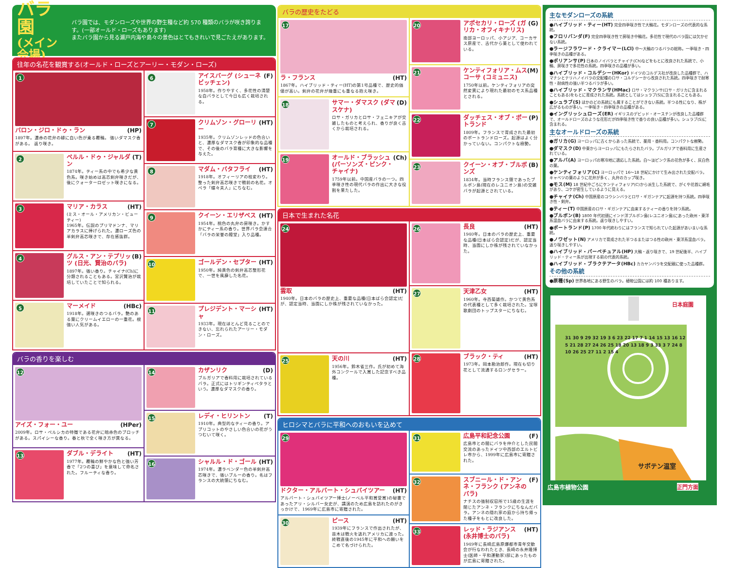バラ園
(メイン会場)
バラ園では、モダンローズや世界の野生種など約 570 種類のバラが咲き誇ります。(一部オールド・ローズもあります)
またバラ園から見る瀬戸内海や島々の景色はとてもきれいで見ごたえがあります。
往年の名花を観賞する(オールド・ローズとアーリー・モダン・ローズ)
1
バロン・ジロ・ドゥ・ラン (HP)
1897年。濃赤の花弁の縁に白い色が乗る覆輪。 強いダマスク香がある。 返り咲き。
2
ペルル・ドゥ・ジャルダン (T)
1874年。ティー系の中でも希少な黄色系。咲き始めは高芯剣弁咲きだが、後にクォーターロゼット咲きになる。
3
マリア・カラス (HT)
(ミス・オール・アメリカン・ビューティー)
1965年。伝説のプリマドンナ、マリアカラスに捧げられた。濃ローズ色の半剣弁高芯咲きで、存在感抜群。
4
グルス・アン・テプリッツ (日光、賢治のバラ) (B)
1897年。強い香り。チャイナ(Ch)に分類されることもある。宮沢賢治が栽培していたことで知られる。
5
マーメイド (HBc)
1918年。遅咲きのつるバラ。艶のある葉にクリームイエローの一重花。根強い人気がある。
6
アイスバーグ (シューネビッチェン) (F)
1958年。作りやすく、多花性の清楚な白バラとして今日も広く栽培される。
7
クリムゾン・グローリー (HT)
1935年。クリムゾンレッドの色合いと、濃厚なダマスク香が印象的な品種で、その後のバラ育種に大きな影響を与えた。
8
マダム・バタフライ (HT)
1918年。オフィーリアの枝変わり。整った剣弁高芯咲きで戦前の名花。オペラ「蝶々夫人」にちなむ。
9
クイーン・エリザベス (HT)
1954年。桃色の丸弁の房咲き。かすかにティー系の香り。世界バラ会連合「バラの栄誉の殿堂」入り品種。
10
ゴールデン・セプター (HT)
1950年。純黄色の剣弁高芯整形花で、一世を風靡した名花。
11
プレジデント・マーシャ (HT)
1933年。現在ほとんど見ることのできない、忘れられたアーリー・モダン・ローズ。
バラの香りを楽しむ
12
アイズ・フォー・ユー (HPer)
2009年。ロサ・ペルシカの特徴である花弁に暗赤色のブロッチがある。スパイシーな香り。春と秋で全く咲き方が異なる。
13
ダブル・デライト (HT)
1977年。覆輪の鮮やかな色と強い芳香で「2つの喜び」を意味して命名された。フルーティな香り。
14
カザンリク (D)
ブルガリアで香料用に栽培されているバラ。正式にはトリギンティペタラという。濃厚なダマスクの香り。
15
レディ・ヒリントン (T)
1910年。典型的なティーの香り。アプリコットのやさしい色合いの花がうつむいて咲く。
16
シャルル・ド・ゴール (HT)
1974年。濃ラベンダー色の半剣弁高芯咲きで、強いブルーの香り。名はフランスの大統領にちなむ。
バラの歴史をたどる
17
ラ・フランス (HT)
1867年。ハイブリッド・ティー(HT)の第1号品種で、歴史的価値が高い。剣弁の花弁が幾重にも重なる抱え咲き。
18
サマー・ダマスク (ダマスケナ) (D)
ロサ・ガリカとロサ・フェニキアが交雑したものと考えられ、香りが良く古くから栽培される。
19
オールド・ブラッシュ (パーソンズ・ピンク・チャイナ) (Ch)
1759年以前。中国産バラの一つ。四季咲き性の現代バラの作出に大きな役割を果たした。
20
アポセカリ・ローズ (ガリカ・オフィキナリス) (G)
南部ヨーロッパ、小アジア、コーカサス原産で、古代から薬として使われている。
21
ケンティフォリア・ムスコーサ (コミュニス) (M)
1750年以前。ケンティフォリアの突然変異により現れた最初のモス系品種とされる。
22
ダッチェス・オブ・ポートランド (P)
1809年。フランスで育成された最初のポートランドローズ。起源はよく分かっていない。コンパクトな樹勢。
23
クイーン・オブ・ブルボンズ (B)
1834年。当時フランス領であったブルボン島(現在のレユニオン島)の交雑バラが起源とされている。
日本で生まれた名花
24
雲取 (HT)
1940年。日本のバラの歴史上、重要な品種(日本ばら会認定)だが、認定当時、当園にしか株が残されていなかった。
25
天の川 (HT)
1956年。鈴木省三作。氏が初めて海外コンクールで入賞した記念すべき品種。
26
長良 (HT)
1940年。日本のバラの歴史上、重要な品種(日本ばら会認定)だが、認定当時、当園にしか株が残されていなかった。
27
天津乙女 (HT)
1960年。寺西菊雄作。かつて黄色系の代表種として多く栽培された。宝塚歌劇団のトップスターにちなむ。
28
ブラック・ティ (HT)
1973年。岡本勘治郎作。現在も切り花として流通するロングセラー。
ヒロシマとバラに平和へのおもいを込めて
29
ドクター・アルバート・シュバイツアー (HT)
アルバート・シュバイツアー博士(ノーベル平和賞受賞)の秘書であったアリ・シルバー女史が、講演のため広島を訪れたのがきっかけで、1969年に広島市に寄贈された。
30
ピース (HT)
1939年にフランスで作出されたが、苗木は戦火を逃れアメリカに渡った。終戦直後の1945年に平和への願いをこめて名づけられた。
31
広島平和記念公園 (F)
広島市との間にバラを仲介とした民間交流のあったドイツ中西部のエルトビレ市から、1999年に広島市に寄贈された。
32
スブニール・ド・アンネ・フランク (アンネのバラ) (F)
ナチスの強制収容所で15歳の生涯を閉じたアンネ・フランクにちなんだバラ。アンネの隠れ家の庭から持ち帰った種子をもとに改良した。
33
レッド・ラジアンス (永井博士のバラ) (HT)
1949年に長崎広島原爆都市青年交歓会が行なわれたとき、長崎の永井隆博士(医師・平和運動家)邸にあったものが広島に寄贈された。
主なモダンローズの系統
●ハイブリッド・ティー(HT) 完全四季咲き性で大輪花。モダンローズの代表的な系統。
●フロリバンダ(F) 完全四季咲き性で房咲き中輪花。多花性で現代のバラ園には欠かせない系統。
●ラージフラワード・クライマー(LCl) 中～大輪のつるバラの総称。一季咲き・四季咲きの品種がある。
●ポリアンサ(P) 日本のノイバラとチャイナ(Ch)などをもとに改良された系統で、小輪、房咲きで多花性の系統。四季咲きの品種が多い。
●ハイブリッド・コルデシー(HKor) ドイツのコルデス社が改良した品種群で、ハマナシとテリハノイバラの交配種のロサ・コルデシーから改良された系統。四季咲きで耐寒性・耐病性の強い半つるバラが多い。
●ハイブリッド・マクランサ(HMac) ロサ・マクランサ(ロサ・ガリカに含まれることもある)をもとに育成された系統。系統としてはシュラブ(S)に含まれることもある。
●シュラブ(S) ほかのどの系統にも属することができない系統。半つる性になり、株が広がるものが多い。一季咲き・四季咲きの品種がある。
●イングリッシュローズ(ER) イギリスのデビッド・オースチンが改良した品種群で、オールドローズのような花形だが四季咲き性で香りの良い品種が多い。シュラブ(S)に含まれる。
主なオールドローズの系統
●ガリカ(G) ヨーロッパに古くからあった系統で、薬用・香料用。コンパクトな樹勢。
●ダマスク(D) 中東からヨーロッパにもたらされたバラ。ブルガリアで香料用に生産されている。
●アルバ(A) ヨーロッパの寒冷地に適応した系統。白～淡ピンク系の花色が多く、灰白色の葉。
●ケンティフォリア(C) ヨーロッパで 16～18 世紀にかけて生み出された交配バラ。キャベツの葉のように花弁が多く、丸弁のカップ咲き。
●モス(M) 18 世紀中ごろにケンティフォリア(C)から派生した系統で、がくや花首に綿毛があり、コケが密生しているように見える。
●チャイナ(Ch) 中国原産のコウシンバラとロサ・ギガンテアに起源を持つ系統。四季咲き性・剣弁。
●ティー(T) 中国原産のロサ・ギガンテアに由来するティーの香りを持つ系統。
●ブルボン(B) 1800 年代初頭にインド洋ブルボン島(レユニオン島)にあった欧州・東洋系混血バラに由来する系統。返り咲きしやすい。
●ポートランド(P) 1700 年代終わりにはフランスで知られていた起源があいまいな系統。
●ノワゼット(N) アメリカで育成された半つるまたはつる性の欧州・東洋系混血バラ。返り咲きしやすい。
●ハイブリッド・パーペチュアル(HP) 大輪・返り咲きで、19 世紀後半、ハイブリッド・ティー系が出現する前の代表的系統。
●ハイブリッド・ブラクテアータ(HBc) カカヤンバラを交配親に使った品種群。
その他の系統
●原種(Sp) 世界各地にある野生のバラ。植物公園には約 100 種あります。
日本庭園
サボテン温室
正門方面
広島市植物公園
31 30 9 29 32 19 3 6 23 22 17 7 1 14 15 13 16 12 5 21 28 27 24 26 25 18 20 13 18 9 3 33 3 7 24 8 10 26 25 27 11 2 15 4